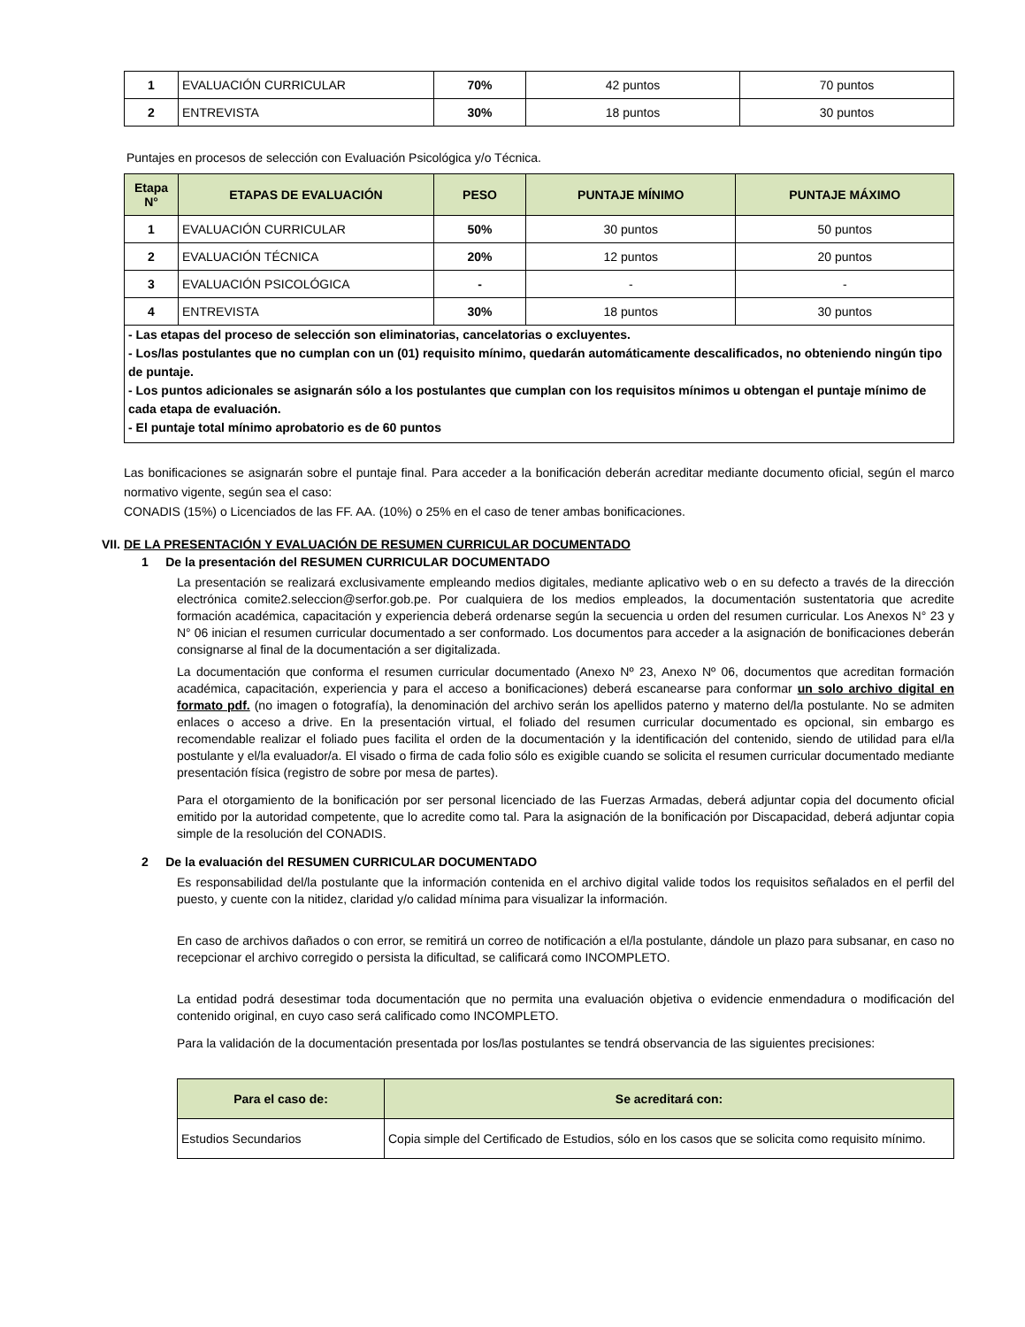| 1 | EVALUACIÓN CURRICULAR | 70% | 42 puntos | 70 puntos |
| 2 | ENTREVISTA | 30% | 18 puntos | 30 puntos |
Puntajes en procesos de selección con Evaluación Psicológica y/o Técnica.
| Etapa N° | ETAPAS DE EVALUACIÓN | PESO | PUNTAJE MÍNIMO | PUNTAJE MÁXIMO |
| --- | --- | --- | --- | --- |
| 1 | EVALUACIÓN CURRICULAR | 50% | 30 puntos | 50 puntos |
| 2 | EVALUACIÓN TÉCNICA | 20% | 12 puntos | 20 puntos |
| 3 | EVALUACIÓN PSICOLÓGICA | - | - | - |
| 4 | ENTREVISTA | 30% | 18 puntos | 30 puntos |
| - Las etapas del proceso de selección son eliminatorias, cancelatorias o excluyentes. - Los/las postulantes que no cumplan con un (01) requisito mínimo, quedarán automáticamente descalificados, no obteniendo ningún tipo de puntaje. - Los puntos adicionales se asignarán sólo a los postulantes que cumplan con los requisitos mínimos u obtengan el puntaje mínimo de cada etapa de evaluación. - El puntaje total mínimo aprobatorio es de 60 puntos | | | | |
Las bonificaciones se asignarán sobre el puntaje final. Para acceder a la bonificación deberán acreditar mediante documento oficial, según el marco normativo vigente, según sea el caso:
CONADIS (15%) o Licenciados de las FF. AA. (10%) o 25% en el caso de tener ambas bonificaciones.
VII. DE LA PRESENTACIÓN Y EVALUACIÓN DE RESUMEN CURRICULAR DOCUMENTADO
1 De la presentación del RESUMEN CURRICULAR DOCUMENTADO
La presentación se realizará exclusivamente empleando medios digitales, mediante aplicativo web o en su defecto a través de la dirección electrónica comite2.seleccion@serfor.gob.pe. Por cualquiera de los medios empleados, la documentación sustentatoria que acredite formación académica, capacitación y experiencia deberá ordenarse según la secuencia u orden del resumen curricular. Los Anexos N° 23 y N° 06 inician el resumen curricular documentado a ser conformado. Los documentos para acceder a la asignación de bonificaciones deberán consignarse al final de la documentación a ser digitalizada.
La documentación que conforma el resumen curricular documentado (Anexo Nº 23, Anexo Nº 06, documentos que acreditan formación académica, capacitación, experiencia y para el acceso a bonificaciones) deberá escanearse para conformar un solo archivo digital en formato pdf. (no imagen o fotografía), la denominación del archivo serán los apellidos paterno y materno del/la postulante. No se admiten enlaces o acceso a drive. En la presentación virtual, el foliado del resumen curricular documentado es opcional, sin embargo es recomendable realizar el foliado pues facilita el orden de la documentación y la identificación del contenido, siendo de utilidad para el/la postulante y el/la evaluador/a. El visado o firma de cada folio sólo es exigible cuando se solicita el resumen curricular documentado mediante presentación física (registro de sobre por mesa de partes).
Para el otorgamiento de la bonificación por ser personal licenciado de las Fuerzas Armadas, deberá adjuntar copia del documento oficial emitido por la autoridad competente, que lo acredite como tal. Para la asignación de la bonificación por Discapacidad, deberá adjuntar copia simple de la resolución del CONADIS.
2 De la evaluación del RESUMEN CURRICULAR DOCUMENTADO
Es responsabilidad del/la postulante que la información contenida en el archivo digital valide todos los requisitos señalados en el perfil del puesto, y cuente con la nitidez, claridad y/o calidad mínima para visualizar la información.
En caso de archivos dañados o con error, se remitirá un correo de notificación a el/la postulante, dándole un plazo para subsanar, en caso no recepcionar el archivo corregido o persista la dificultad, se calificará como INCOMPLETO.
La entidad podrá desestimar toda documentación que no permita una evaluación objetiva o evidencie enmendadura o modificación del contenido original, en cuyo caso será calificado como INCOMPLETO.
Para la validación de la documentación presentada por los/las postulantes se tendrá observancia de las siguientes precisiones:
| Para el caso de: | Se acreditará con: |
| --- | --- |
| Estudios Secundarios | Copia simple del Certificado de Estudios, sólo en los casos que se solicita como requisito mínimo. |